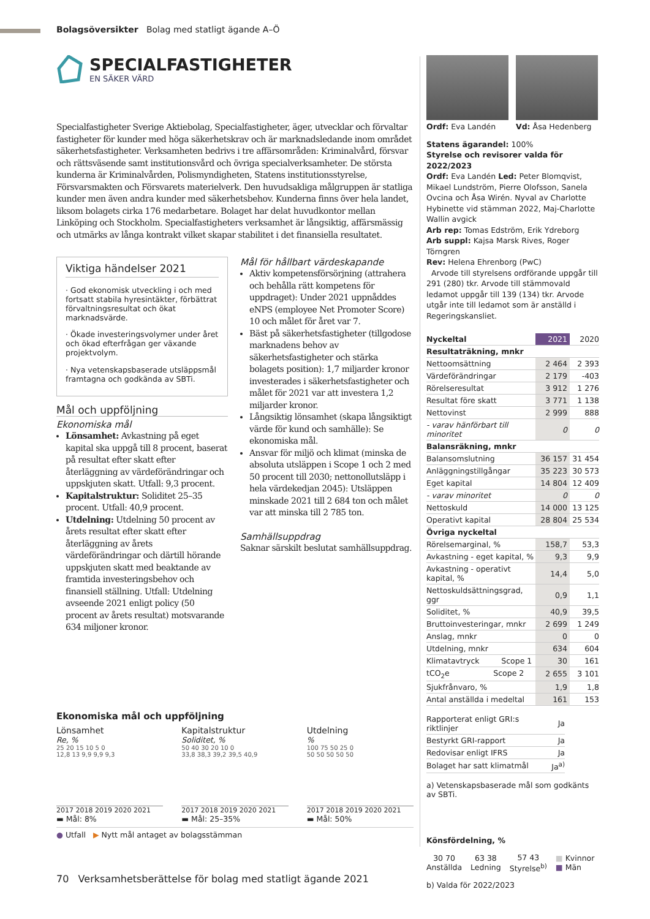Bolagsöversikter Bolag med statligt ägande A–Ö
SPECIALFASTIGHETER
EN SÄKER VÄRD
Specialfastigheter Sverige Aktiebolag, Specialfastigheter, äger, utvecklar och förvaltar fastigheter för kunder med höga säkerhetskrav och är marknadsledande inom området säkerhetsfastigheter. Verksamheten bedrivs i tre affärsområden: Kriminalvård, försvar och rättsväsende samt institutionsvård och övriga specialverksamheter. De största kunderna är Kriminalvården, Polismyndigheten, Statens institutionsstyrelse, Försvarsmakten och Försvarets materielverk. Den huvudsakliga målgruppen är statliga kunder men även andra kunder med säkerhetsbehov. Kunderna finns över hela landet, liksom bolagets cirka 176 medarbetare. Bolaget har delat huvudkontor mellan Linköping och Stockholm. Specialfastigheters verksamhet är långsiktig, affärsmässig och utmärks av långa kontrakt vilket skapar stabilitet i det finansiella resultatet.
Viktiga händelser 2021
· God ekonomisk utveckling i och med fortsatt stabila hyresintäkter, förbättrat förvaltningsresultat och ökat marknadsvärde.
· Ökade investeringsvolymer under året och ökad efterfrågan ger växande projektvolym.
· Nya vetenskapsbaserade utsläppsmål framtagna och godkända av SBTi.
Mål och uppföljning
Ekonomiska mål
Lönsamhet: Avkastning på eget kapital ska uppgå till 8 procent, baserat på resultat efter skatt efter återläggning av värdeförändringar och uppskjuten skatt. Utfall: 9,3 procent.
Kapitalstruktur: Soliditet 25–35 procent. Utfall: 40,9 procent.
Utdelning: Utdelning 50 procent av årets resultat efter skatt efter återläggning av årets värdeförändringar och därtill hörande uppskjuten skatt med beaktande av framtida investeringsbehov och finansiell ställning. Utfall: Utdelning avseende 2021 enligt policy (50 procent av årets resultat) motsvarande 634 miljoner kronor.
Mål för hållbart värdeskapande
Aktiv kompetensförsörjning (attrahera och behålla rätt kompetens för uppdraget): Under 2021 uppnåddes eNPS (employee Net Promoter Score) 10 och målet för året var 7.
Bäst på säkerhetsfastigheter (tillgodose marknadens behov av säkerhetsfastigheter och stärka bolagets position): 1,7 miljarder kronor investerades i säkerhetsfastigheter och målet för 2021 var att investera 1,2 miljarder kronor.
Långsiktig lönsamhet (skapa långsiktigt värde för kund och samhälle): Se ekonomiska mål.
Ansvar för miljö och klimat (minska de absoluta utsläppen i Scope 1 och 2 med 50 procent till 2030; nettonollutsläpp i hela värdekedjan 2045): Utsläppen minskade 2021 till 2 684 ton och målet var att minska till 2 785 ton.
Samhällsuppdrag
Saknar särskilt beslutat samhällsuppdrag.
Ekonomiska mål och uppföljning
Lönsamhet
Re, %
25 20 15 10 5 0
12,8 13 9,9 9,9 9,3
2017 2018 2019 2020 2021
▬ Mål: 8%
Kapitalstruktur
Soliditet, %
50 40 30 20 10 0
33,8 38,3 39,2 39,5 40,9
2017 2018 2019 2020 2021
▬ Mål: 25–35%
Utdelning
%
100 75 50 25 0
50 50 50 50 50
2017 2018 2019 2020 2021
▬ Mål: 50%
● Utfall ▶ Nytt mål antaget av bolagsstämman
Ordf: Eva Landén Vd: Åsa Hedenberg
Statens ägarandel: 100%
Styrelse och revisorer valda för 2022/2023
Ordf: Eva Landén Led: Peter Blomqvist, Mikael Lundström, Pierre Olofsson, Sanela Ovcina och Åsa Wirén. Nyval av Charlotte Hybinette vid stämman 2022, Maj-Charlotte Wallin avgick
Arb rep: Tomas Edström, Erik Ydreborg
Arb suppl: Kajsa Marsk Rives, Roger Törngren
Rev: Helena Ehrenborg (PwC)
Arvode till styrelsens ordförande uppgår till 291 (280) tkr. Arvode till stämmovald ledamot uppgår till 139 (134) tkr. Arvode utgår inte till ledamot som är anställd i Regeringskansliet.
| Nyckeltal | 2021 | 2020 |
| --- | --- | --- |
| Resultaträkning, mnkr | | |
| Nettoomsättning | 2 464 | 2 393 |
| Värdeförändringar | 2 179 | -403 |
| Rörelseresultat | 3 912 | 1 276 |
| Resultat före skatt | 3 771 | 1 138 |
| Nettovinst | 2 999 | 888 |
| - varav hänförbart till minoritet | 0 | 0 |
| Balansräkning, mnkr | | |
| Balansomslutning | 36 157 | 31 454 |
| Anläggningstillgångar | 35 223 | 30 573 |
| Eget kapital | 14 804 | 12 409 |
| - varav minoritet | 0 | 0 |
| Nettoskuld | 14 000 | 13 125 |
| Operativt kapital | 28 804 | 25 534 |
| Övriga nyckeltal | | |
| Rörelsemarginal, % | 158,7 | 53,3 |
| Avkastning - eget kapital, % | 9,3 | 9,9 |
| Avkastning - operativt kapital, % | 14,4 | 5,0 |
| Nettoskuldsättningsgrad, ggr | 0,9 | 1,1 |
| Soliditet, % | 40,9 | 39,5 |
| Bruttoinvesteringar, mnkr | 2 699 | 1 249 |
| Anslag, mnkr | 0 | 0 |
| Utdelning, mnkr | 634 | 604 |
| Klimatavtryck Scope 1 | 30 | 161 |
| tCO<sub>2</sub>e Scope 2 | 2 655 | 3 101 |
| Sjukfrånvaro, % | 1,9 | 1,8 |
| Antal anställda i medeltal | 161 | 153 |
| Rapporterat enligt GRI:s riktlinjer | Ja |
| Bestyrkt GRI-rapport | Ja |
| Redovisar enligt IFRS | Ja |
| Bolaget har satt klimatmål | Ja<sup>a)</sup> |
a) Vetenskapsbaserade mål som godkänts av SBTi.
Könsfördelning, %
30 70
Anställda
63 38
Ledning
57 43
Styrelse<sup>b)</sup>
■ Kvinnor
■ Män
b) Valda för 2022/2023
70 Verksamhetsberättelse för bolag med statligt ägande 2021